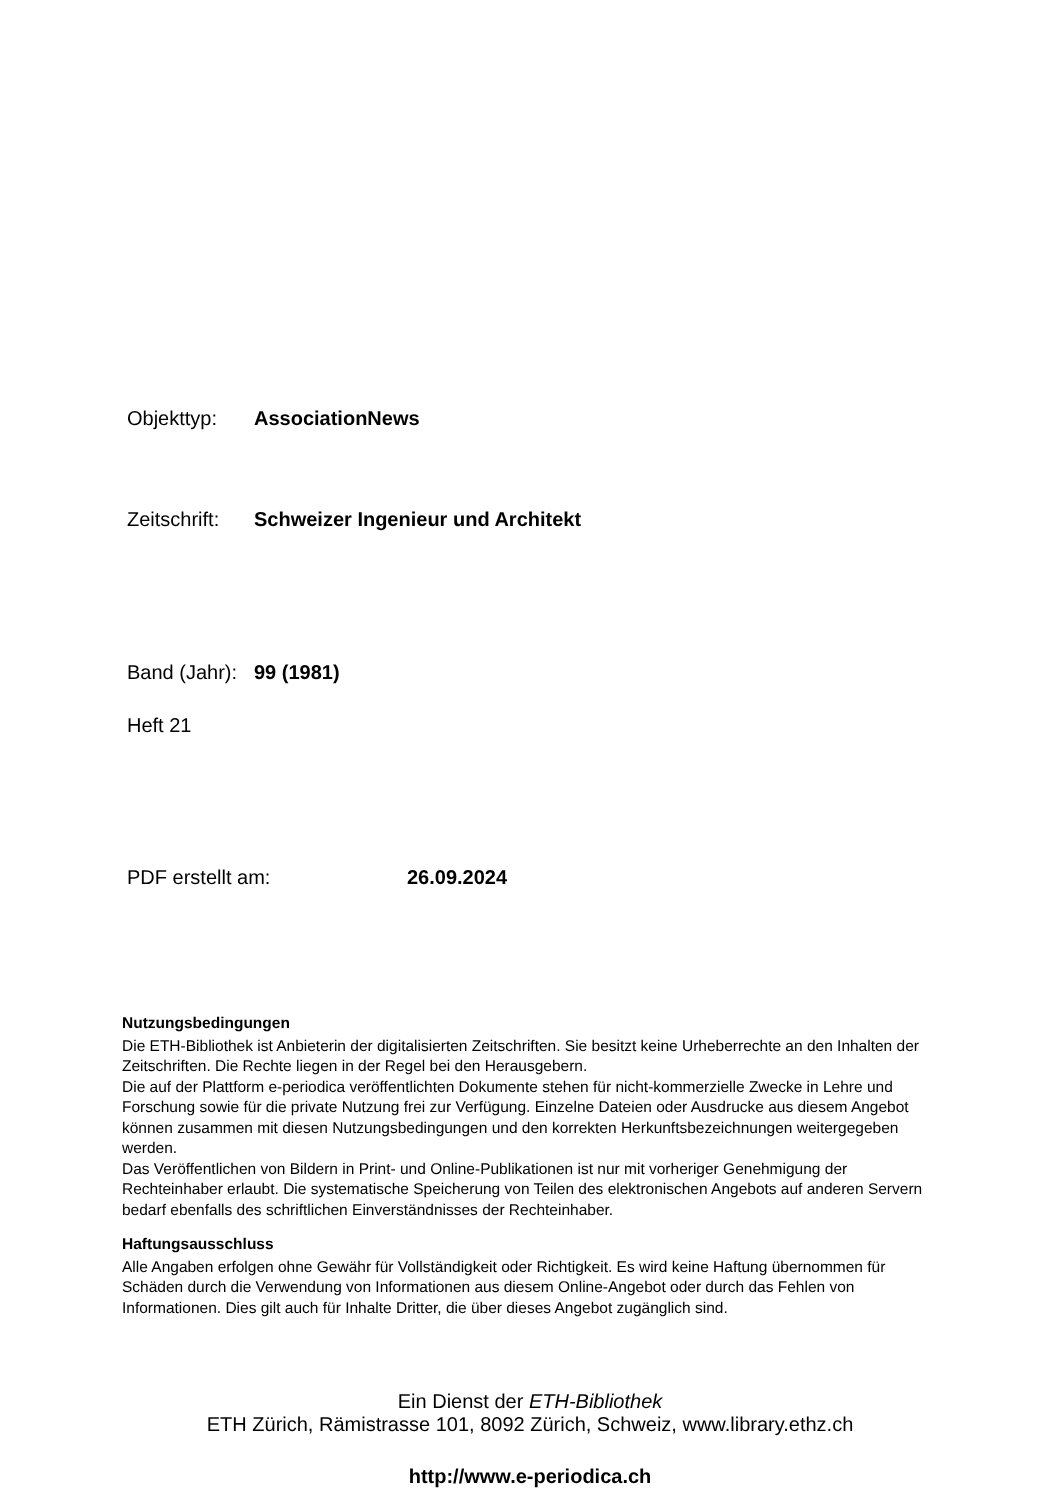Objekttyp: AssociationNews
Zeitschrift: Schweizer Ingenieur und Architekt
Band (Jahr): 99 (1981)
Heft 21
PDF erstellt am: 26.09.2024
Nutzungsbedingungen
Die ETH-Bibliothek ist Anbieterin der digitalisierten Zeitschriften. Sie besitzt keine Urheberrechte an den Inhalten der Zeitschriften. Die Rechte liegen in der Regel bei den Herausgebern.
Die auf der Plattform e-periodica veröffentlichten Dokumente stehen für nicht-kommerzielle Zwecke in Lehre und Forschung sowie für die private Nutzung frei zur Verfügung. Einzelne Dateien oder Ausdrucke aus diesem Angebot können zusammen mit diesen Nutzungsbedingungen und den korrekten Herkunftsbezeichnungen weitergegeben werden.
Das Veröffentlichen von Bildern in Print- und Online-Publikationen ist nur mit vorheriger Genehmigung der Rechteinhaber erlaubt. Die systematische Speicherung von Teilen des elektronischen Angebots auf anderen Servern bedarf ebenfalls des schriftlichen Einverständnisses der Rechteinhaber.
Haftungsausschluss
Alle Angaben erfolgen ohne Gewähr für Vollständigkeit oder Richtigkeit. Es wird keine Haftung übernommen für Schäden durch die Verwendung von Informationen aus diesem Online-Angebot oder durch das Fehlen von Informationen. Dies gilt auch für Inhalte Dritter, die über dieses Angebot zugänglich sind.
Ein Dienst der ETH-Bibliothek
ETH Zürich, Rämistrasse 101, 8092 Zürich, Schweiz, www.library.ethz.ch
http://www.e-periodica.ch